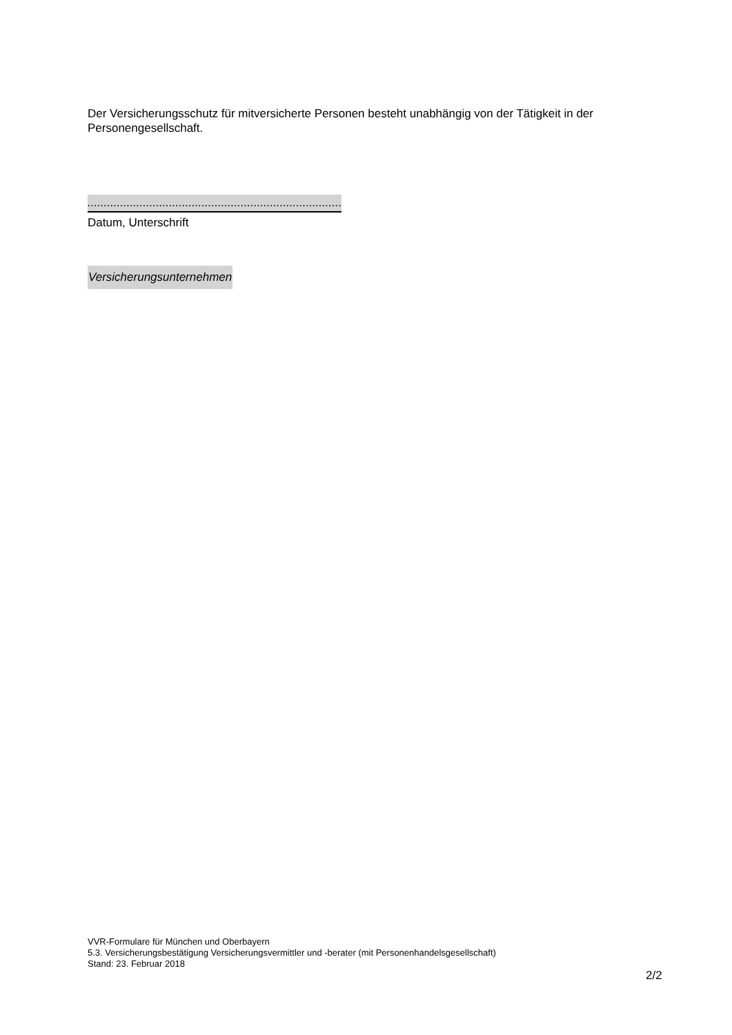Der Versicherungsschutz für mitversicherte Personen besteht unabhängig von der Tätigkeit in der Personengesellschaft.
.................................................................................
Datum, Unterschrift
Versicherungsunternehmen
VVR-Formulare für München und Oberbayern
5.3. Versicherungsbestätigung Versicherungsvermittler und -berater (mit Personenhandelsgesellschaft)
Stand: 23. Februar 2018
2/2